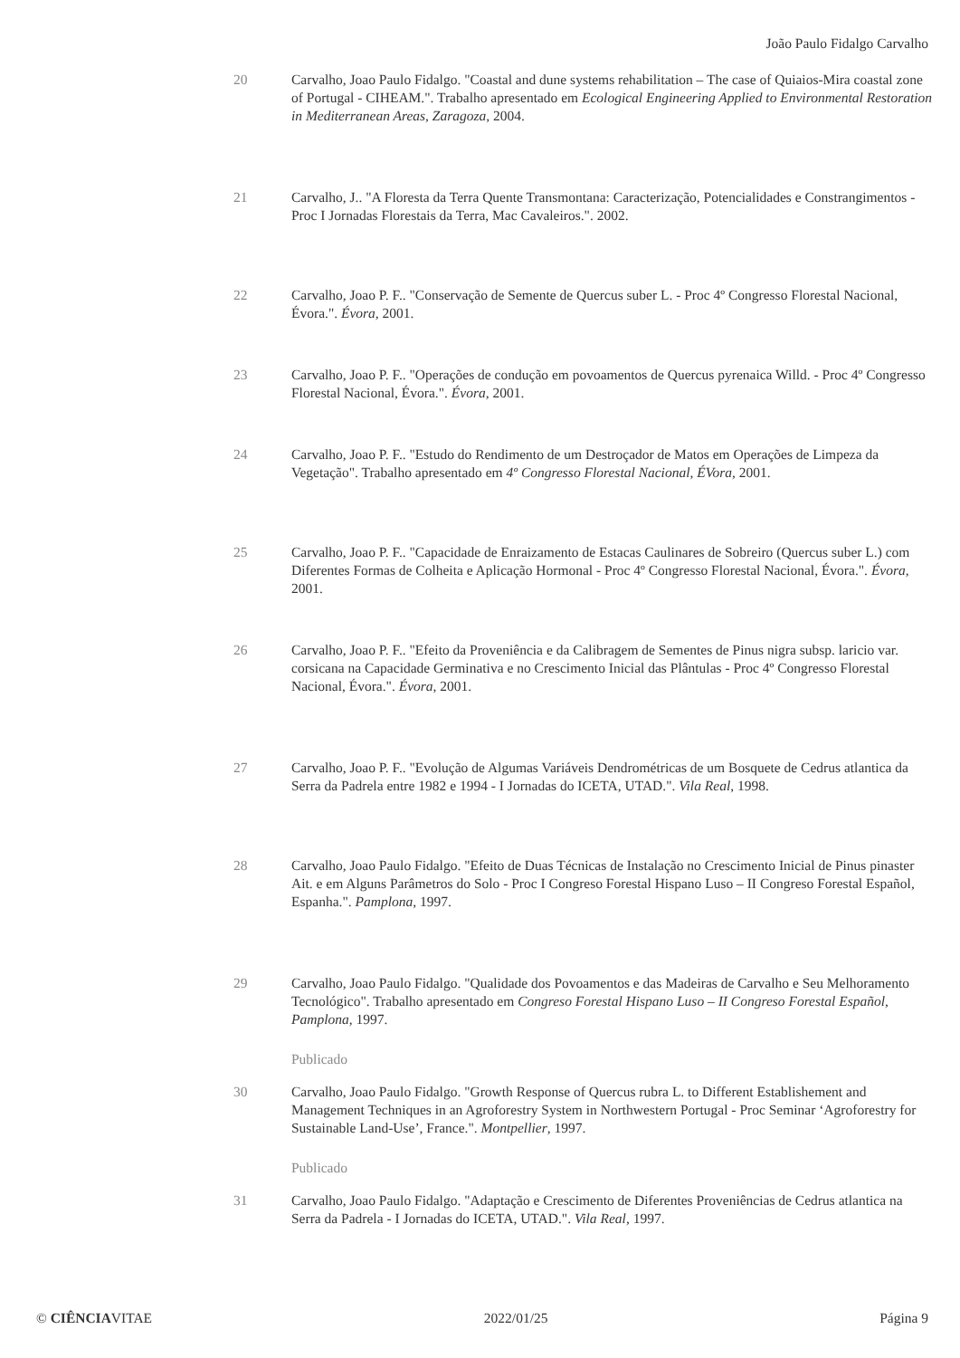João Paulo Fidalgo Carvalho
20 Carvalho, Joao Paulo Fidalgo. "Coastal and dune systems rehabilitation – The case of Quiaios-Mira coastal zone of Portugal - CIHEAM.". Trabalho apresentado em Ecological Engineering Applied to Environmental Restoration in Mediterranean Areas, Zaragoza, 2004.
21 Carvalho, J.. "A Floresta da Terra Quente Transmontana: Caracterização, Potencialidades e Constrangimentos - Proc I Jornadas Florestais da Terra, Mac Cavaleiros.". 2002.
22 Carvalho, Joao P. F.. "Conservação de Semente de Quercus suber L. - Proc 4º Congresso Florestal Nacional, Évora.". Évora, 2001.
23 Carvalho, Joao P. F.. "Operações de condução em povoamentos de Quercus pyrenaica Willd. - Proc 4º Congresso Florestal Nacional, Évora.". Évora, 2001.
24 Carvalho, Joao P. F.. "Estudo do Rendimento de um Destroçador de Matos em Operações de Limpeza da Vegetação". Trabalho apresentado em 4º Congresso Florestal Nacional, ÉVora, 2001.
25 Carvalho, Joao P. F.. "Capacidade de Enraizamento de Estacas Caulinares de Sobreiro (Quercus suber L.) com Diferentes Formas de Colheita e Aplicação Hormonal - Proc 4º Congresso Florestal Nacional, Évora.". Évora, 2001.
26 Carvalho, Joao P. F.. "Efeito da Proveniência e da Calibragem de Sementes de Pinus nigra subsp. laricio var. corsicana na Capacidade Germinativa e no Crescimento Inicial das Plântulas - Proc 4º Congresso Florestal Nacional, Évora.". Évora, 2001.
27 Carvalho, Joao P. F.. "Evolução de Algumas Variáveis Dendrométricas de um Bosquete de Cedrus atlantica da Serra da Padrela entre 1982 e 1994 - I Jornadas do ICETA, UTAD.". Vila Real, 1998.
28 Carvalho, Joao Paulo Fidalgo. "Efeito de Duas Técnicas de Instalação no Crescimento Inicial de Pinus pinaster Ait. e em Alguns Parâmetros do Solo - Proc I Congreso Forestal Hispano Luso – II Congreso Forestal Español, Espanha.". Pamplona, 1997.
29 Carvalho, Joao Paulo Fidalgo. "Qualidade dos Povoamentos e das Madeiras de Carvalho e Seu Melhoramento Tecnológico". Trabalho apresentado em Congreso Forestal Hispano Luso – II Congreso Forestal Español, Pamplona, 1997.
Publicado
30 Carvalho, Joao Paulo Fidalgo. "Growth Response of Quercus rubra L. to Different Establishement and Management Techniques in an Agroforestry System in Northwestern Portugal - Proc Seminar ‘Agroforestry for Sustainable Land-Use’, France.". Montpellier, 1997.
Publicado
31 Carvalho, Joao Paulo Fidalgo. "Adaptação e Crescimento de Diferentes Proveniências de Cedrus atlantica na Serra da Padrela - I Jornadas do ICETA, UTAD.". Vila Real, 1997.
© CIÊNCIAVITAE 2022/01/25 Página 9